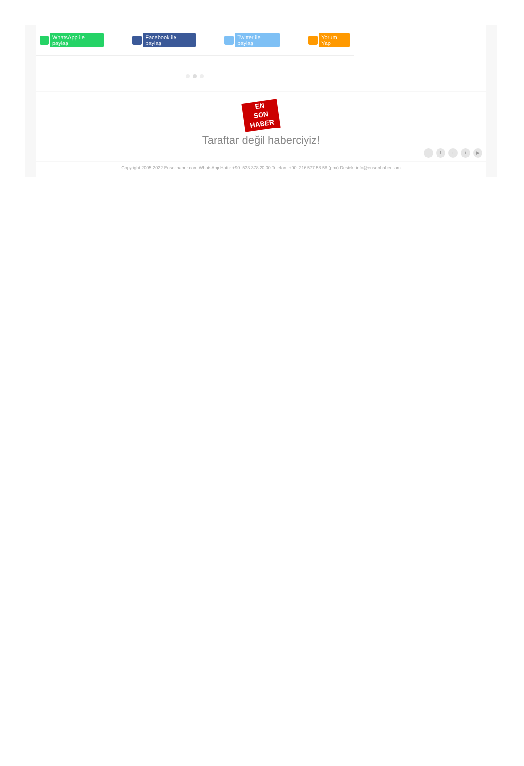WhatsApp ile paylaş Facebook ile paylaş Twitter ile paylaş Yorum Yap
EN
SON
HABER
Taraftar değil haberciyiz!
fti ▶
Copyright 2005-2022 Ensonhaber.com WhatsApp Hattı: +90. 533 378 20 00 Telefon: +90. 216 577 58 58 (pbx) Destek: info@ensonhaber.com